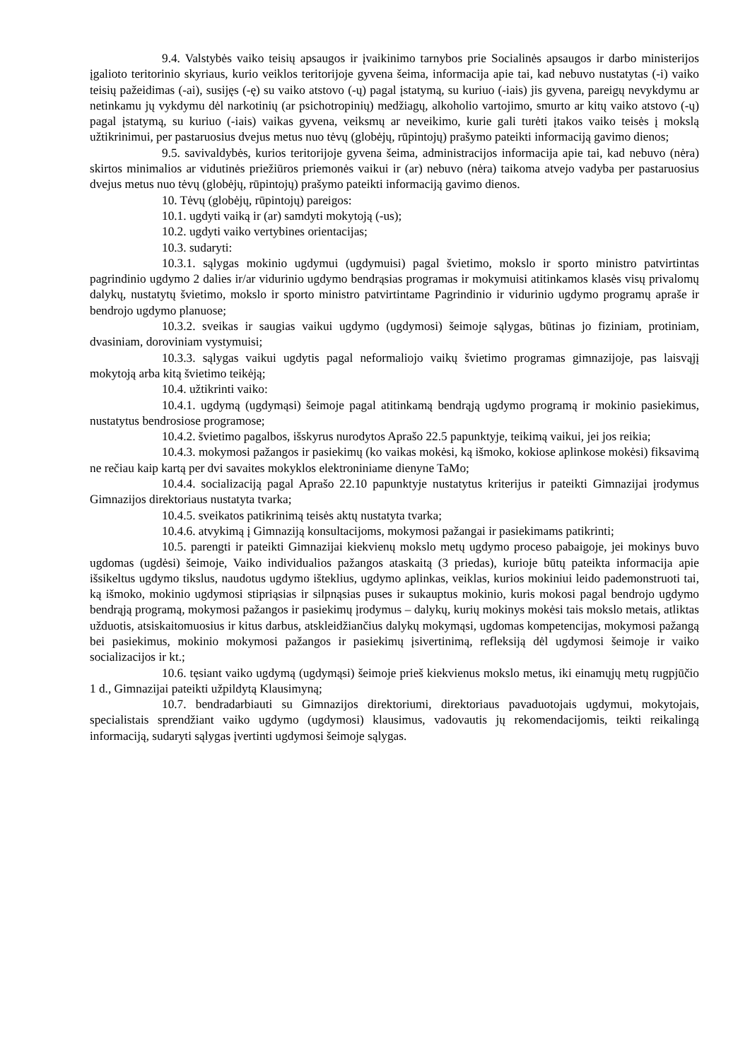9.4. Valstybės vaiko teisių apsaugos ir įvaikinimo tarnybos prie Socialinės apsaugos ir darbo ministerijos įgalioto teritorinio skyriaus, kurio veiklos teritorijoje gyvena šeima, informacija apie tai, kad nebuvo nustatytas (-i) vaiko teisių pažeidimas (-ai), susijęs (-ę) su vaiko atstovo (-ų) pagal įstatymą, su kuriuo (-iais) jis gyvena, pareigų nevykdymu ar netinkamu jų vykdymu dėl narkotinių (ar psichotropinių) medžiagų, alkoholio vartojimo, smurto ar kitų vaiko atstovo (-ų) pagal įstatymą, su kuriuo (-iais) vaikas gyvena, veiksmų ar neveikimo, kurie gali turėti įtakos vaiko teisės į mokslą užtikrinimui, per pastaruosius dvejus metus nuo tėvų (globėjų, rūpintojų) prašymo pateikti informaciją gavimo dienos;
9.5. savivaldybės, kurios teritorijoje gyvena šeima, administracijos informacija apie tai, kad nebuvo (nėra) skirtos minimalios ar vidutinės priežiūros priemonės vaikui ir (ar) nebuvo (nėra) taikoma atvejo vadyba per pastaruosius dvejus metus nuo tėvų (globėjų, rūpintojų) prašymo pateikti informaciją gavimo dienos.
10. Tėvų (globėjų, rūpintojų) pareigos:
10.1. ugdyti vaiką ir (ar) samdyti mokytoją (-us);
10.2. ugdyti vaiko vertybines orientacijas;
10.3. sudaryti:
10.3.1. sąlygas mokinio ugdymui (ugdymuisi) pagal švietimo, mokslo ir sporto ministro patvirtintas pagrindinio ugdymo 2 dalies ir/ar vidurinio ugdymo bendrąsias programas ir mokymuisi atitinkamos klasės visų privalomų dalykų, nustatytų švietimo, mokslo ir sporto ministro patvirtintame Pagrindinio ir vidurinio ugdymo programų apraše ir bendrojo ugdymo planuose;
10.3.2. sveikas ir saugias vaikui ugdymo (ugdymosi) šeimoje sąlygas, būtinas jo fiziniam, protiniam, dvasiniam, doroviniam vystymuisi;
10.3.3. sąlygas vaikui ugdytis pagal neformaliojo vaikų švietimo programas gimnazijoje, pas laisvąjį mokytoją arba kitą švietimo teikėją;
10.4. užtikrinti vaiko:
10.4.1. ugdymą (ugdymąsi) šeimoje pagal atitinkamą bendrąją ugdymo programą ir mokinio pasiekimus, nustatytus bendrosiose programose;
10.4.2. švietimo pagalbos, išskyrus nurodytos Aprašo 22.5 papunktyje, teikimą vaikui, jei jos reikia;
10.4.3. mokymosi pažangos ir pasiekimų (ko vaikas mokėsi, ką išmoko, kokiose aplinkose mokėsi) fiksavimą ne rečiau kaip kartą per dvi savaites mokyklos elektroniniame dienyne TaMo;
10.4.4. socializaciją pagal Aprašo 22.10 papunktyje nustatytus kriterijus ir pateikti Gimnazijai įrodymus Gimnazijos direktoriaus nustatyta tvarka;
10.4.5. sveikatos patikrinimą teisės aktų nustatyta tvarka;
10.4.6. atvykimą į Gimnaziją konsultacijoms, mokymosi pažangai ir pasiekimams patikrinti;
10.5. parengti ir pateikti Gimnazijai kiekvienų mokslo metų ugdymo proceso pabaigoje, jei mokinys buvo ugdomas (ugdėsi) šeimoje, Vaiko individualios pažangos ataskaitą (3 priedas), kurioje būtų pateikta informacija apie išsikeltus ugdymo tikslus, naudotus ugdymo išteklius, ugdymo aplinkas, veiklas, kurios mokiniui leido pademonstruoti tai, ką išmoko, mokinio ugdymosi stipriąsias ir silpnąsias puses ir sukauptus mokinio, kuris mokosi pagal bendrojo ugdymo bendrąją programą, mokymosi pažangos ir pasiekimų įrodymus – dalykų, kurių mokinys mokėsi tais mokslo metais, atliktas užduotis, atsiskaitomuosius ir kitus darbus, atskleidžiančius dalykų mokymąsi, ugdomas kompetencijas, mokymosi pažangą bei pasiekimus, mokinio mokymosi pažangos ir pasiekimų įsivertinimą, refleksiją dėl ugdymosi šeimoje ir vaiko socializacijos ir kt.;
10.6. tęsiant vaiko ugdymą (ugdymąsi) šeimoje prieš kiekvienus mokslo metus, iki einamųjų metų rugpjūčio 1 d., Gimnazijai pateikti užpildytą Klausimyną;
10.7. bendradarbiauti su Gimnazijos direktoriumi, direktoriaus pavaduotojais ugdymui, mokytojais, specialistais sprendžiant vaiko ugdymo (ugdymosi) klausimus, vadovautis jų rekomendacijomis, teikti reikalingą informaciją, sudaryti sąlygas įvertinti ugdymosi šeimoje sąlygas.